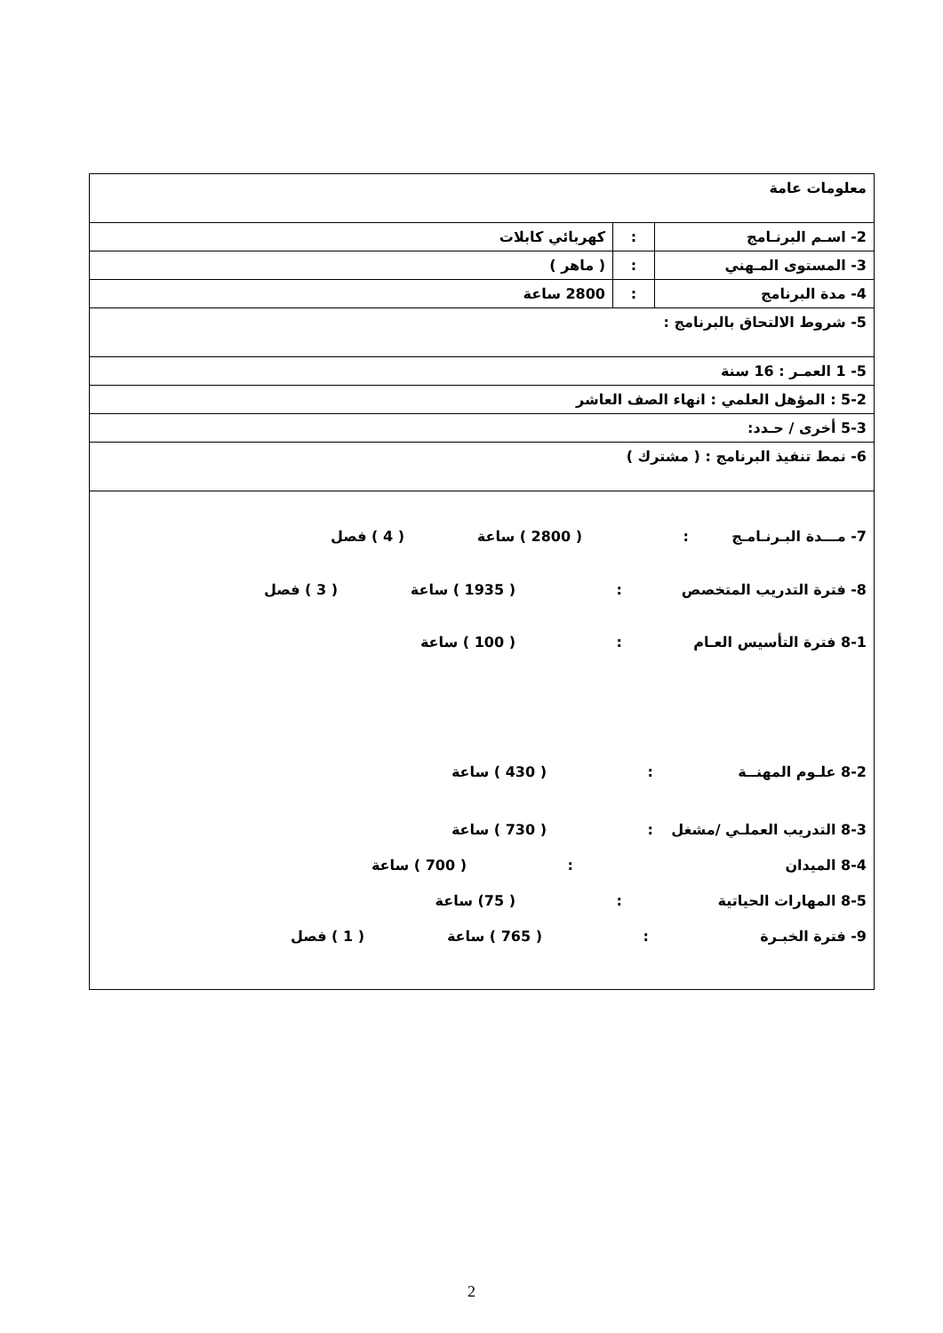| معلومات عامة | | |
| 2- اسـم البرنـامج | : | كهربائي كابلات |
| 3- المستوى المـهني | : | ( ماهر ) |
| 4- مدة البرنامج | : | 2800 ساعة |
| 5- شروط الالتحاق بالبرنامج : | | |
| 5- 1 العمـر : 16 سنة | | |
| 5-2 : المؤهل العلمي : انهاء الصف العاشر | | |
| 5-3 أخرى / حـدد: | | |
| 6- نمط تنفيذ البرنامج : ( مشترك ) | | |
| 7- مـــدة البـرنـامـج : ( 2800 ) ساعة ( 4 ) فصل 8- فترة التدريب المتخصص : ( 1935 ) ساعة ( 3 ) فصل 8-1 فترة التأسيس العـام : ( 100 ) ساعة 8-2 علـوم المهنــة : ( 430 ) ساعة 8-3 التدريب العملـي /مشغل : ( 730 ) ساعة 8-4 الميدان : ( 700 ) ساعة 8-5 المهارات الحياتية : ( 75) ساعة 9- فترة الخبـرة : ( 765 ) ساعة ( 1 ) فصل | | |
2